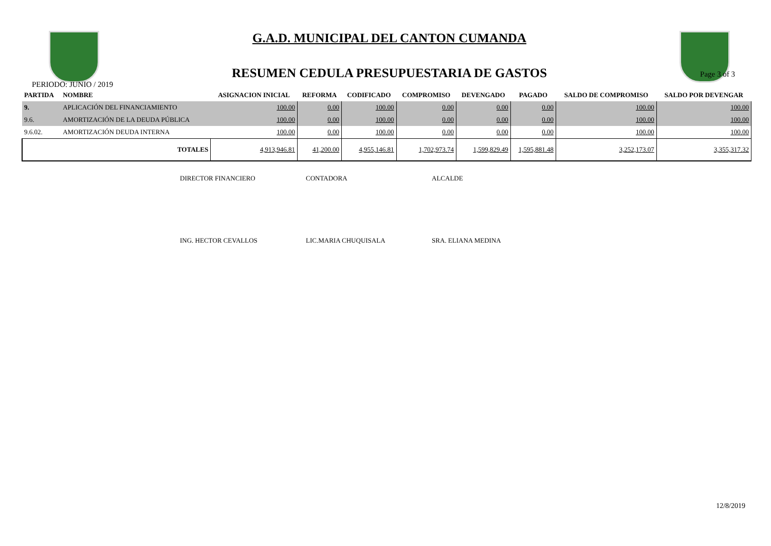G.A.D. MUNICIPAL DEL CANTON CUMANDA
RESUMEN CEDULA PRESUPUESTARIA DE GASTOS
PERIODO: JUNIO / 2019 Page 3 of 3
| PARTIDA | NOMBRE | ASIGNACION INICIAL | REFORMA | CODIFICADO | COMPROMISO | DEVENGADO | PAGADO | SALDO DE COMPROMISO | SALDO POR DEVENGAR |
| --- | --- | --- | --- | --- | --- | --- | --- | --- | --- |
| 9. | APLICACIÓN DEL FINANCIAMIENTO | 100.00 | 0.00 | 100.00 | 0.00 | 0.00 | 0.00 | 100.00 | 100.00 |
| 9.6. | AMORTIZACIÓN DE LA DEUDA PÚBLICA | 100.00 | 0.00 | 100.00 | 0.00 | 0.00 | 0.00 | 100.00 | 100.00 |
| 9.6.02. | AMORTIZACIÓN DEUDA INTERNA | 100.00 | 0.00 | 100.00 | 0.00 | 0.00 | 0.00 | 100.00 | 100.00 |
| | TOTALES | 4,913,946.81 | 41,200.00 | 4,955,146.81 | 1,702,973.74 | 1,599,829.49 | 1,595,881.48 | 3,252,173.07 | 3,355,317.32 |
DIRECTOR FINANCIERO CONTADORA ALCALDE
ING. HECTOR CEVALLOS LIC.MARIA CHUQUISALA SRA. ELIANA MEDINA
12/8/2019